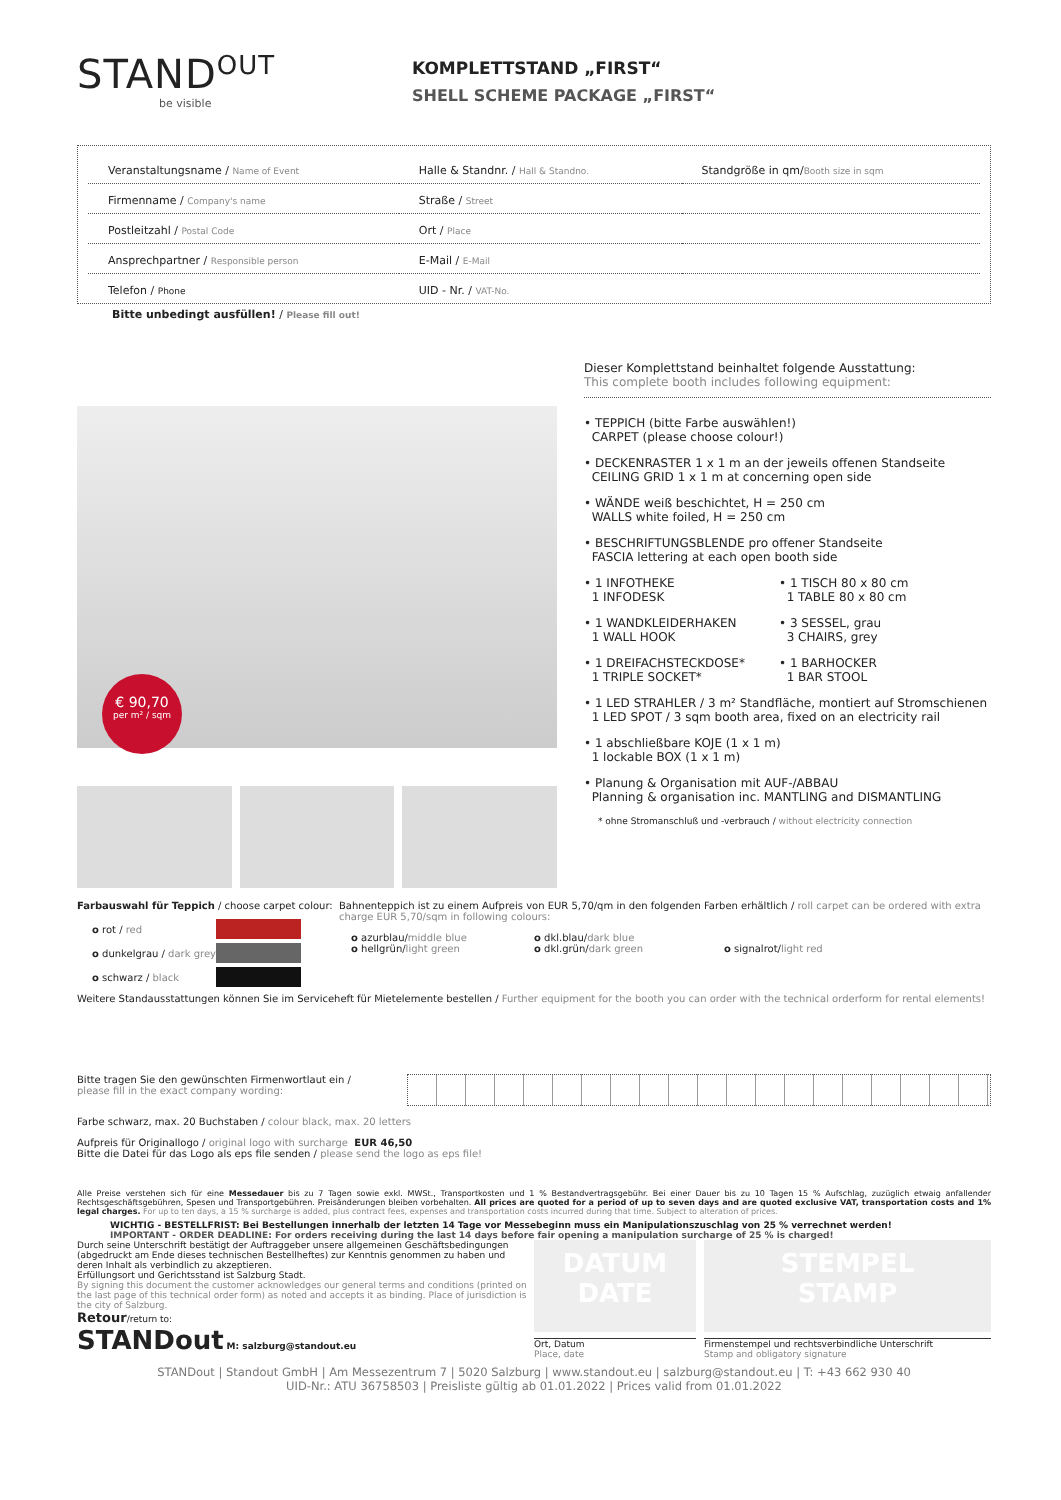STAND<sup>OUT</sup>
be visible
KOMPLETTSTAND „FIRST“
SHELL SCHEME PACKAGE „FIRST“
| Veranstaltungsname / Name of Event | Halle & Standnr. / Hall & Standno. | Standgröße in qm/ Booth size in sqm |
| Firmenname / Company's name | Straße / Street | |
| Postleitzahl / Postal Code | Ort / Place | |
| Ansprechpartner / Responsible person | E-Mail / E-Mail | |
| Telefon / Phone | UID - Nr. / VAT-No. | |
Bitte unbedingt ausfüllen! / Please fill out!
€ 90,70
per m² / sqm
Dieser Komplettstand beinhaltet folgende Ausstattung:
This complete booth includes following equipment:
• TEPPICH (bitte Farbe auswählen!)
CARPET (please choose colour!)
• DECKENRASTER 1 x 1 m an der jeweils offenen Standseite
CEILING GRID 1 x 1 m at concerning open side
• WÄNDE weiß beschichtet, H = 250 cm
WALLS white foiled, H = 250 cm
• BESCHRIFTUNGSBLENDE pro offener Standseite
FASCIA lettering at each open booth side
• 1 INFOTHEKE
1 INFODESK • 1 TISCH 80 x 80 cm
1 TABLE 80 x 80 cm
• 1 WANDKLEIDERHAKEN
1 WALL HOOK • 3 SESSEL, grau
3 CHAIRS, grey
• 1 DREIFACHSTECKDOSE*
1 TRIPLE SOCKET* • 1 BARHOCKER
1 BAR STOOL
• 1 LED STRAHLER / 3 m² Standfläche, montiert auf Stromschienen
1 LED SPOT / 3 sqm booth area, fixed on an electricity rail
• 1 abschließbare KOJE (1 x 1 m)
1 lockable BOX (1 x 1 m)
• Planung & Organisation mit AUF-/ABBAU
Planning & organisation inc. MANTLING and DISMANTLING
* ohne Stromanschluß und -verbrauch / without electricity connection
Farbauswahl für Teppich / choose carpet colour:
o rot / red
o dunkelgrau / dark grey
o schwarz / black
Bahnenteppich ist zu einem Aufpreis von EUR 5,70/qm in den folgenden Farben erhältlich / roll carpet can be ordered with extra charge EUR 5,70/sqm in following colours:
o azurblau/middle blue
o hellgrün/light green o dkl.blau/dark blue
o dkl.grün/dark green
o signalrot/light red
Weitere Standausstattungen können Sie im Serviceheft für Mietelemente bestellen / Further equipment for the booth you can order with the technical orderform for rental elements!
Bitte tragen Sie den gewünschten Firmenwortlaut ein /
please fill in the exact company wording:
➲
Farbe schwarz, max. 20 Buchstaben / colour black, max. 20 letters
Aufpreis für Originallogo / original logo with surcharge EUR 46,50
Bitte die Datei für das Logo als eps file senden / please send the logo as eps file!
Alle Preise verstehen sich für eine Messedauer bis zu 7 Tagen sowie exkl. MWSt., Transportkosten und 1 % Bestandvertragsgebühr. Bei einer Dauer bis zu 10 Tagen 15 % Aufschlag, zuzüglich etwaig anfallender Rechtsgeschäftsgebühren, Spesen und Transportgebühren. Preisänderungen bleiben vorbehalten. All prices are quoted for a period of up to seven days and are quoted exclusive VAT, transportation costs and 1% legal charges. For up to ten days, a 15 % surcharge is added, plus contract fees, expenses and transportation costs incurred during that time. Subject to alteration of prices.
WICHTIG - BESTELLFRIST: Bei Bestellungen innerhalb der letzten 14 Tage vor Messebeginn muss ein Manipulationszuschlag von 25 % verrechnet werden!
IMPORTANT - ORDER DEADLINE: For orders receiving during the last 14 days before fair opening a manipulation surcharge of 25 % is charged!
Durch seine Unterschrift bestätigt der Auftraggeber unsere allgemeinen Geschäftsbedingungen (abgedruckt am Ende dieses technischen Bestellheftes) zur Kenntnis genommen zu haben und deren Inhalt als verbindlich zu akzeptieren.
Erfüllungsort und Gerichtsstand ist Salzburg Stadt.
By signing this document the customer acknowledges our general terms and conditions (printed on the last page of this technical order form) as noted and accepts it as binding. Place of jurisdiction is the city of Salzburg.
Retour/return to:
STANDout M: salzburg@standout.eu
DATUM
DATE
Ort, Datum
Place, date
STEMPEL
STAMP
Firmenstempel und rechtsverbindliche Unterschrift
Stamp and obligatory signature
STANDout | Standout GmbH | Am Messezentrum 7 | 5020 Salzburg | www.standout.eu | salzburg@standout.eu | T: +43 662 930 40
UID-Nr.: ATU 36758503 | Preisliste gültig ab 01.01.2022 | Prices valid from 01.01.2022